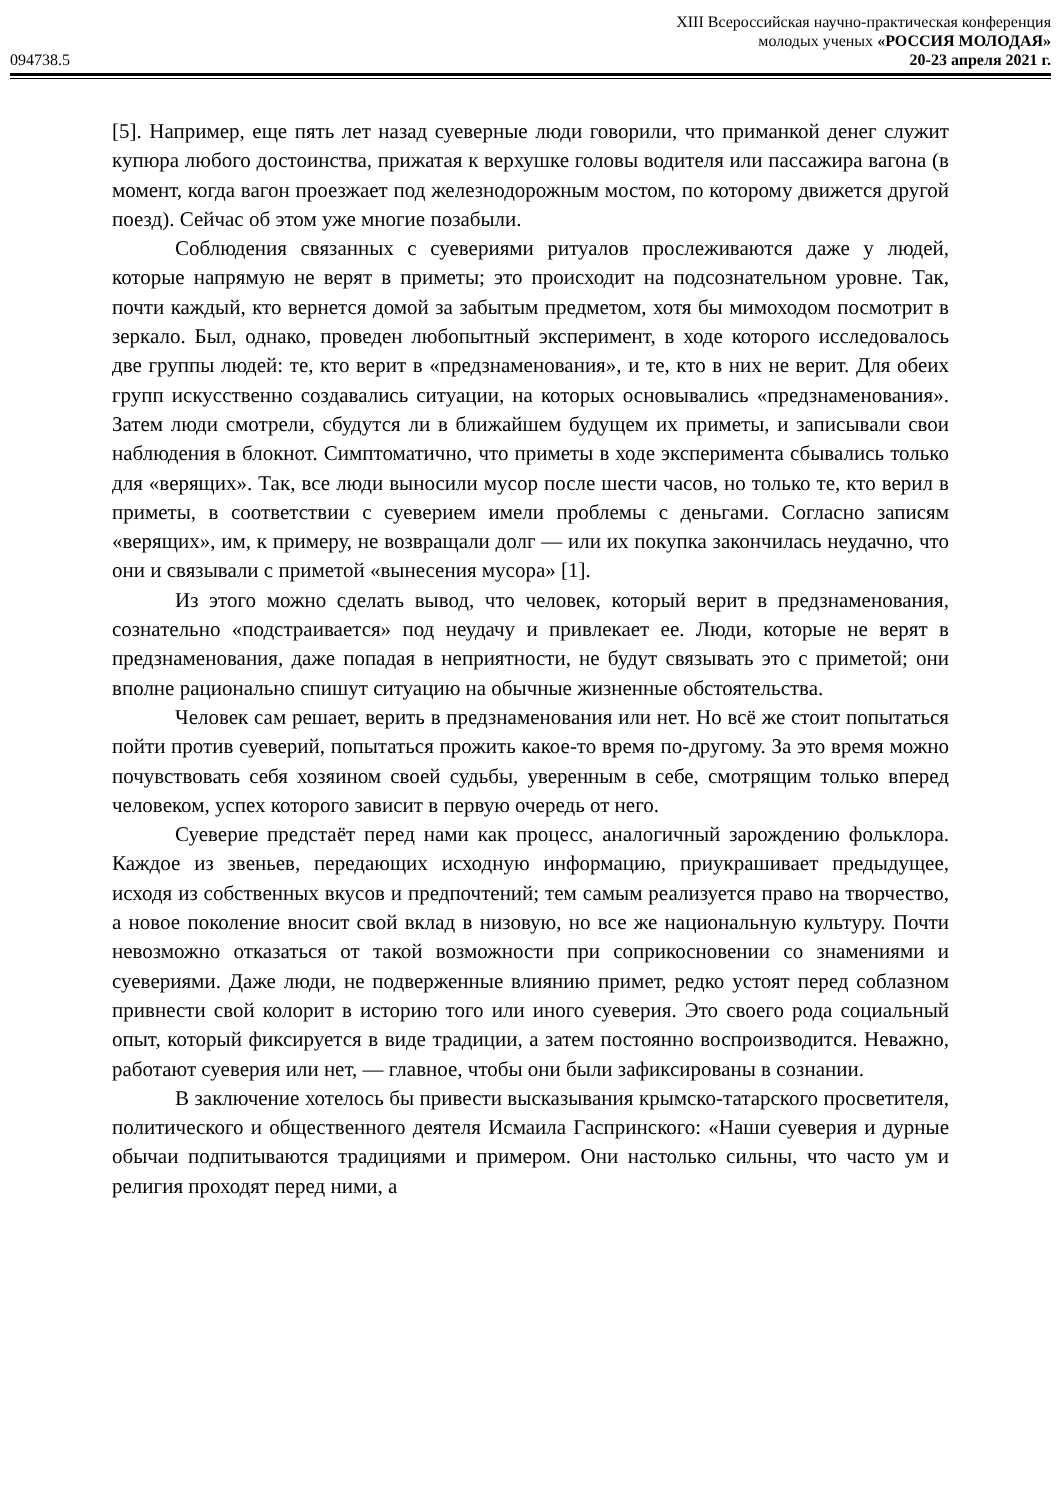094738.5
XIII Всероссийская научно-практическая конференция
молодых ученых «РОССИЯ МОЛОДАЯ»
20-23 апреля 2021 г.
[5]. Например, еще пять лет назад суеверные люди говорили, что приманкой денег служит купюра любого достоинства, прижатая к верхушке головы водителя или пассажира вагона (в момент, когда вагон проезжает под железнодорожным мостом, по которому движется другой поезд). Сейчас об этом уже многие позабыли.
Соблюдения связанных с суевериями ритуалов прослеживаются даже у людей, которые напрямую не верят в приметы; это происходит на подсознательном уровне. Так, почти каждый, кто вернется домой за забытым предметом, хотя бы мимоходом посмотрит в зеркало. Был, однако, проведен любопытный эксперимент, в ходе которого исследовалось две группы людей: те, кто верит в «предзнаменования», и те, кто в них не верит. Для обеих групп искусственно создавались ситуации, на которых основывались «предзнаменования». Затем люди смотрели, сбудутся ли в ближайшем будущем их приметы, и записывали свои наблюдения в блокнот. Симптоматично, что приметы в ходе эксперимента сбывались только для «верящих». Так, все люди выносили мусор после шести часов, но только те, кто верил в приметы, в соответствии с суеверием имели проблемы с деньгами. Согласно записям «верящих», им, к примеру, не возвращали долг — или их покупка закончилась неудачно, что они и связывали с приметой «вынесения мусора» [1].
Из этого можно сделать вывод, что человек, который верит в предзнаменования, сознательно «подстраивается» под неудачу и привлекает ее. Люди, которые не верят в предзнаменования, даже попадая в неприятности, не будут связывать это с приметой; они вполне рационально спишут ситуацию на обычные жизненные обстоятельства.
Человек сам решает, верить в предзнаменования или нет. Но всё же стоит попытаться пойти против суеверий, попытаться прожить какое-то время по-другому. За это время можно почувствовать себя хозяином своей судьбы, уверенным в себе, смотрящим только вперед человеком, успех которого зависит в первую очередь от него.
Суеверие предстаёт перед нами как процесс, аналогичный зарождению фольклора. Каждое из звеньев, передающих исходную информацию, приукрашивает предыдущее, исходя из собственных вкусов и предпочтений; тем самым реализуется право на творчество, а новое поколение вносит свой вклад в низовую, но все же национальную культуру. Почти невозможно отказаться от такой возможности при соприкосновении со знамениями и суевериями. Даже люди, не подверженные влиянию примет, редко устоят перед соблазном привнести свой колорит в историю того или иного суеверия. Это своего рода социальный опыт, который фиксируется в виде традиции, а затем постоянно воспроизводится. Неважно, работают суеверия или нет, — главное, чтобы они были зафиксированы в сознании.
В заключение хотелось бы привести высказывания крымско-татарского просветителя, политического и общественного деятеля Исмаила Гаспринского: «Наши суеверия и дурные обычаи подпитываются традициями и примером. Они настолько сильны, что часто ум и религия проходят перед ними, а